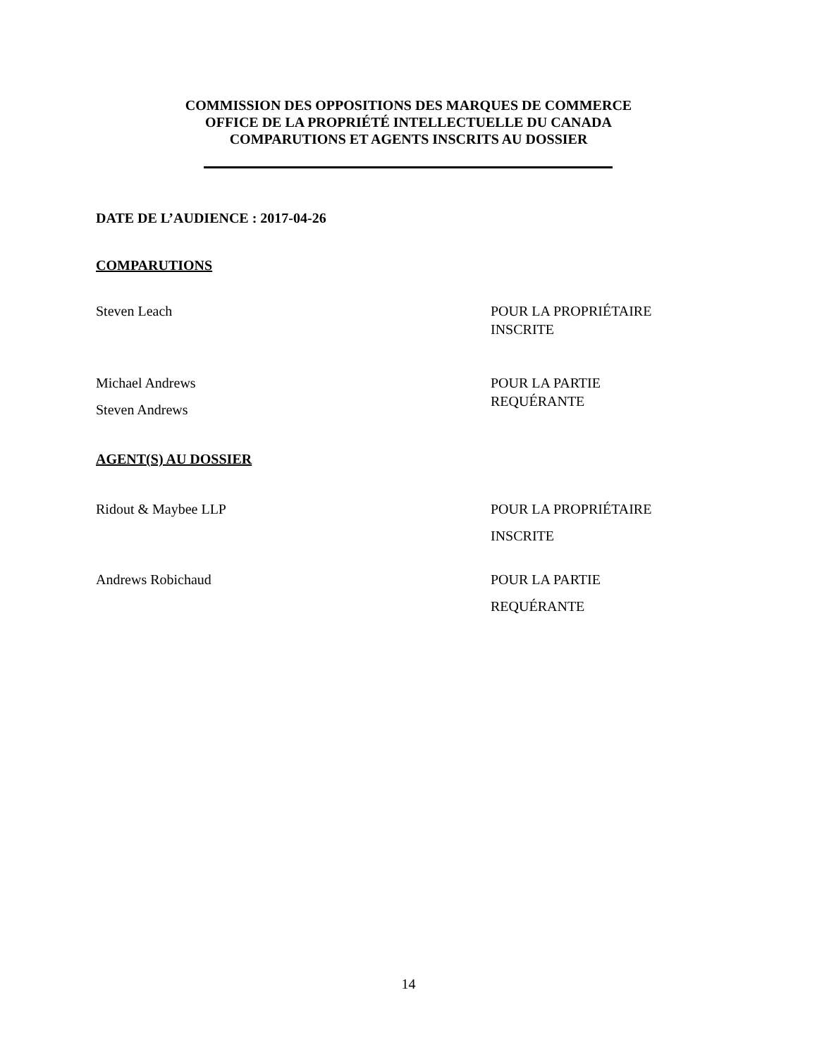COMMISSION DES OPPOSITIONS DES MARQUES DE COMMERCE
OFFICE DE LA PROPRIÉTÉ INTELLECTUELLE DU CANADA
COMPARUTIONS ET AGENTS INSCRITS AU DOSSIER
DATE DE L’AUDIENCE : 2017-04-26
COMPARUTIONS
Steven Leach POUR LA PROPRIÉTAIRE
INSCRITE
Michael Andrews
Steven Andrews
POUR LA PARTIE
REQUÉRANTE
AGENT(S) AU DOSSIER
Ridout & Maybee LLP POUR LA PROPRIÉTAIRE
INSCRITE
Andrews Robichaud POUR LA PARTIE
REQUÉRANTE
14